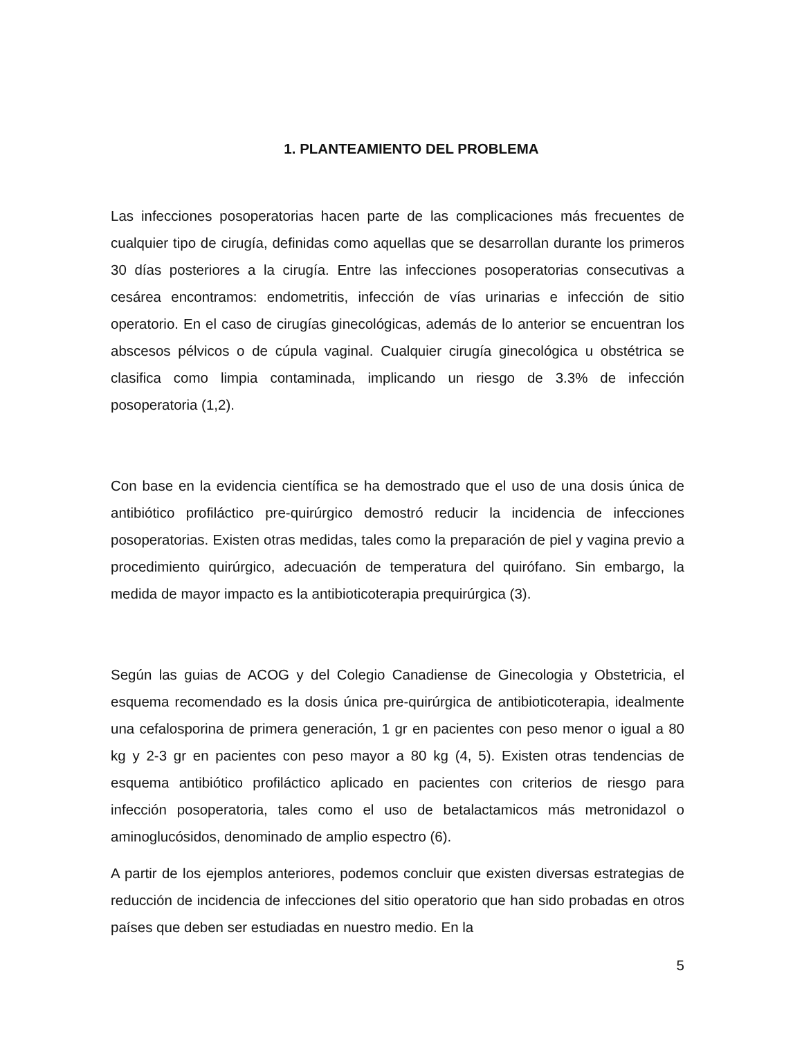1. PLANTEAMIENTO DEL PROBLEMA
Las infecciones posoperatorias hacen parte de las complicaciones más frecuentes de cualquier tipo de cirugía, definidas como aquellas que se desarrollan durante los primeros 30 días posteriores a la cirugía. Entre las infecciones posoperatorias consecutivas a cesárea encontramos: endometritis, infección de vías urinarias e infección de sitio operatorio. En el caso de cirugías ginecológicas, además de lo anterior se encuentran los abscesos pélvicos o de cúpula vaginal. Cualquier cirugía ginecológica u obstétrica se clasifica como limpia contaminada, implicando un riesgo de 3.3% de infección posoperatoria (1,2).
Con base en la evidencia científica se ha demostrado que el uso de una dosis única de antibiótico profiláctico pre-quirúrgico demostró reducir la incidencia de infecciones posoperatorias. Existen otras medidas, tales como la preparación de piel y vagina previo a procedimiento quirúrgico, adecuación de temperatura del quirófano. Sin embargo, la medida de mayor impacto es la antibioticoterapia prequirúrgica (3).
Según las guias de ACOG y del Colegio Canadiense de Ginecologia y Obstetricia, el esquema recomendado es la dosis única pre-quirúrgica de antibioticoterapia, idealmente una cefalosporina de primera generación, 1 gr en pacientes con peso menor o igual a 80 kg y 2-3 gr en pacientes con peso mayor a 80 kg (4, 5). Existen otras tendencias de esquema antibiótico profiláctico aplicado en pacientes con criterios de riesgo para infección posoperatoria, tales como el uso de betalactamicos más metronidazol o aminoglucósidos, denominado de amplio espectro (6).
A partir de los ejemplos anteriores, podemos concluir que existen diversas estrategias de reducción de incidencia de infecciones del sitio operatorio que han sido probadas en otros países que deben ser estudiadas en nuestro medio. En la
5